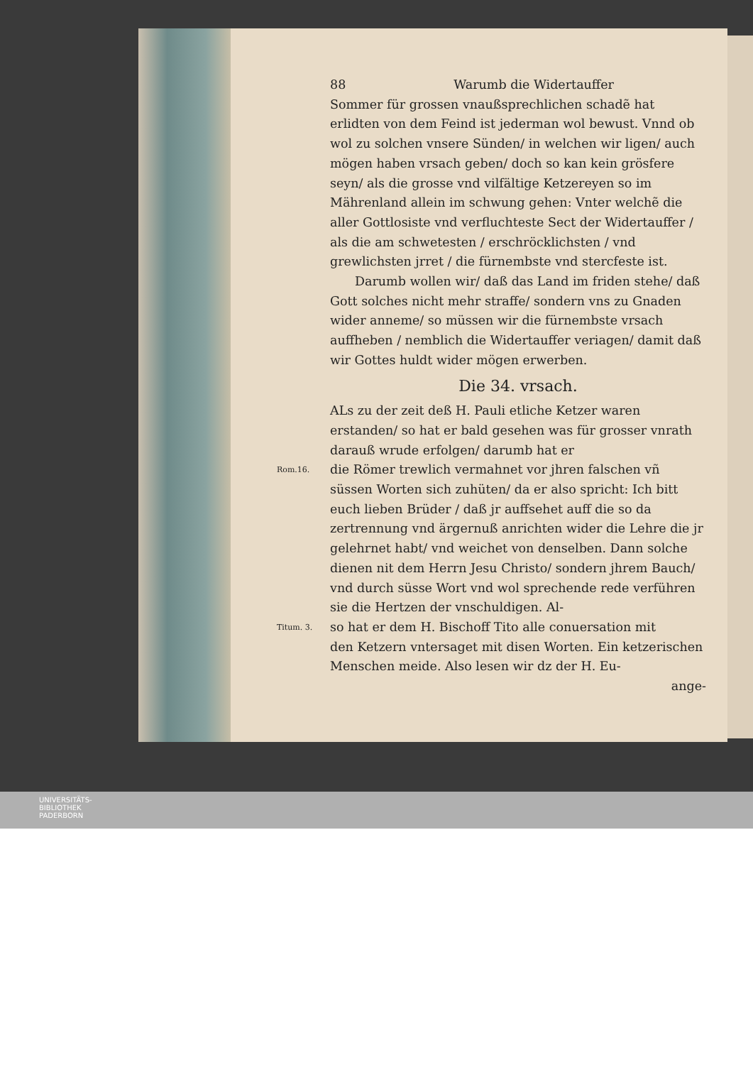88 Warumb die Widertauffer
Sommer für grossen vnaußsprechlichen schadẽ hat erlidten von dem Feind ist jederman wol bewust. Vnnd ob wol zu solchen vnsere Sünden/ in welchen wir ligen/ auch mögen haben vrsach geben/ doch so kan kein grösfere seyn/ als die grosse vnd vilfältige Ketzereyen so im Mährenland allein im schwung gehen: Vnter welchẽ die aller Gottlosiste vnd verfluchteste Sect der Widertauffer / als die am schwetesten / erschröcklichsten / vnd grewlichsten jrret / die fürnembste vnd stercfeste ist.
Darumb wollen wir/ daß das Land im friden stehe/ daß Gott solches nicht mehr straffe/ sondern vns zu Gnaden wider anneme/ so müssen wir die fürnembste vrsach auffheben / nemblich die Widertauffer veriagen/ damit daß wir Gottes huldt wider mögen erwerben.
Die 34. vrsach.
ALs zu der zeit deß H. Pauli etliche Ketzer waren erstanden/ so hat er bald gesehen was für grosser vnrath darauß wrude erfolgen/ darumb hat er
Rom.16. die Römer trewlich vermahnet vor jhren falschen vñ
süssen Worten sich zuhüten/ da er also spricht: Ich bitt euch lieben Brüder / daß jr auffsehet auff die so da zertrennung vnd ärgernuß anrichten wider die Lehre die jr gelehrnet habt/ vnd weichet von denselben. Dann solche dienen nit dem Herrn Jesu Christo/ sondern jhrem Bauch/ vnd durch süsse Wort vnd wol sprechende rede verführen sie die Hertzen der vnschuldigen. Al-
Titum. 3. so hat er dem H. Bischoff Tito alle conuersation mit
den Ketzern vntersaget mit disen Worten. Ein ketzerischen Menschen meide. Also lesen wir dz der H. Eu-
ange-
UNIVERSITÄTS-
BIBLIOTHEK
PADERBORN